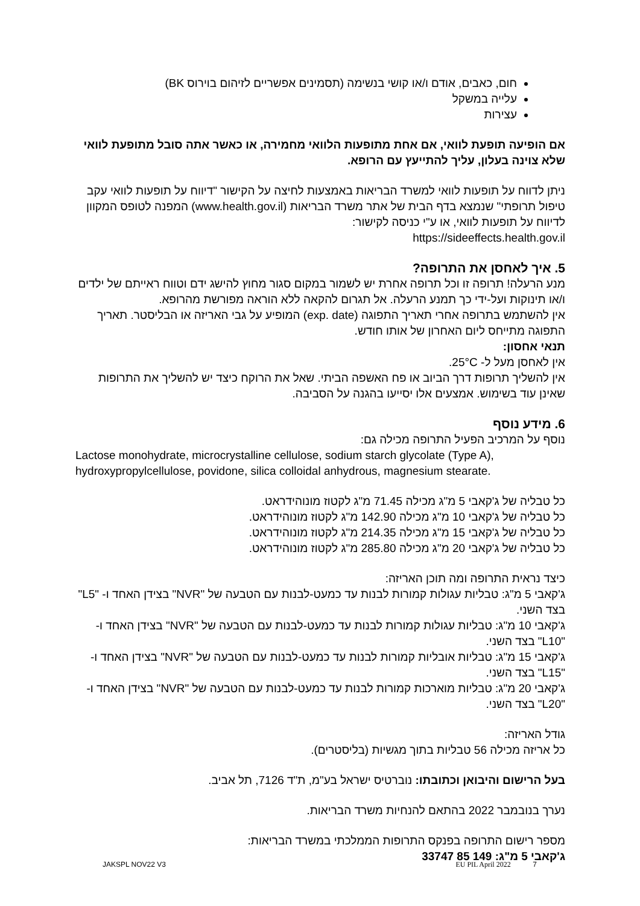חום, כאבים, אודם ו/או קושי בנשימה (תסמינים אפשריים לזיהום בוירוס BK)
עלייה במשקל
עצירות
אם הופיעה תופעת לוואי, אם אחת מתופעות הלוואי מחמירה, או כאשר אתה סובל מתופעת לוואי שלא צוינה בעלון, עליך להתייעץ עם הרופא.
ניתן לדווח על תופעות לוואי למשרד הבריאות באמצעות לחיצה על הקישור "דיווח על תופעות לוואי עקב טיפול תרופתי" שנמצא בדף הבית של אתר משרד הבריאות (www.health.gov.il) המפנה לטופס המקוון לדיווח על תופעות לוואי, או ע"י כניסה לקישור:
https://sideeffects.health.gov.il
5. איך לאחסן את התרופה?
מנע הרעלה! תרופה זו וכל תרופה אחרת יש לשמור במקום סגור מחוץ להישג ידם וטווח ראייתם של ילדים ו/או תינוקות ועל-ידי כך תמנע הרעלה. אל תגרום להקאה ללא הוראה מפורשת מהרופא.
אין להשתמש בתרופה אחרי תאריך התפוגה (exp. date) המופיע על גבי האריזה או הבליסטר. תאריך התפוגה מתייחס ליום האחרון של אותו חודש.
תנאי אחסון:
אין לאחסן מעל ל- 25°C.
אין להשליך תרופות דרך הביוב או פח האשפה הביתי. שאל את הרוקח כיצד יש להשליך את התרופות שאינן עוד בשימוש. אמצעים אלו יסייעו בהגנה על הסביבה.
6. מידע נוסף
נוסף על המרכיב הפעיל התרופה מכילה גם:
Lactose monohydrate, microcrystalline cellulose, sodium starch glycolate (Type A), hydroxypropylcellulose, povidone, silica colloidal anhydrous, magnesium stearate.
כל טבליה של ג'קאבי 5 מ"ג מכילה 71.45 מ"ג לקטוז מונוהידראט.
כל טבליה של ג'קאבי 10 מ"ג מכילה 142.90 מ"ג לקטוז מונוהידראט.
כל טבליה של ג'קאבי 15 מ"ג מכילה 214.35 מ"ג לקטוז מונוהידראט.
כל טבליה של ג'קאבי 20 מ"ג מכילה 285.80 מ"ג לקטוז מונוהידראט.
כיצד נראית התרופה ומה תוכן האריזה:
ג'קאבי 5 מ"ג: טבליות עגולות קמורות לבנות עד כמעט-לבנות עם הטבעה של "NVR" בצידן האחד ו- "L5" בצד השני.
ג'קאבי 10 מ"ג: טבליות עגולות קמורות לבנות עד כמעט-לבנות עם הטבעה של "NVR" בצידן האחד ו- "L10" בצד השני.
ג'קאבי 15 מ"ג: טבליות אובליות קמורות לבנות עד כמעט-לבנות עם הטבעה של "NVR" בצידן האחד ו- "L15" בצד השני.
ג'קאבי 20 מ"ג: טבליות מוארכות קמורות לבנות עד כמעט-לבנות עם הטבעה של "NVR" בצידן האחד ו- "L20" בצד השני.
גודל האריזה:
כל אריזה מכילה 56 טבליות בתוך מגשיות (בליסטרים).
בעל הרישום והיבואן וכתובתו: נוברטיס ישראל בע"מ, ת"ד 7126, תל אביב.
נערך בנובמבר 2022 בהתאם להנחיות משרד הבריאות.
מספר רישום התרופה בפנקס התרופות הממלכתי במשרד הבריאות:
ג'קאבי 5 מ"ג: 149 85 33747
JAKSPL NOV22 V3 EU PIL April 2022 7